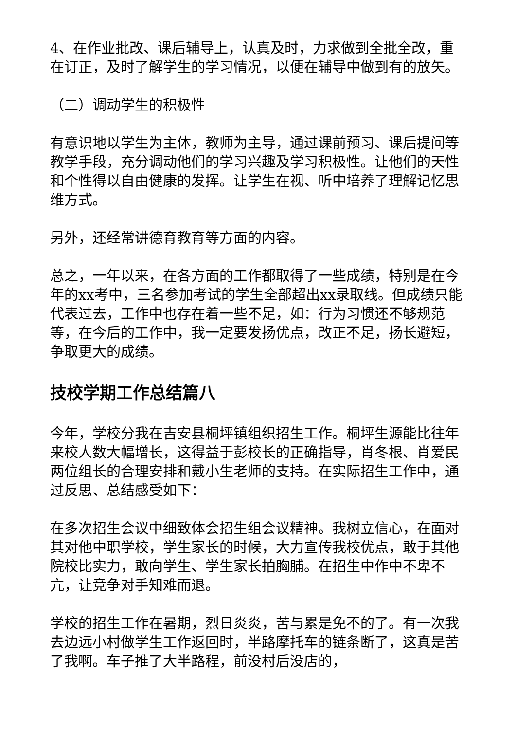4、在作业批改、课后辅导上，认真及时，力求做到全批全改，重在订正，及时了解学生的学习情况，以便在辅导中做到有的放矢。
（二）调动学生的积极性
有意识地以学生为主体，教师为主导，通过课前预习、课后提问等教学手段，充分调动他们的学习兴趣及学习积极性。让他们的天性和个性得以自由健康的发挥。让学生在视、听中培养了理解记忆思维方式。
另外，还经常讲德育教育等方面的内容。
总之，一年以来，在各方面的工作都取得了一些成绩，特别是在今年的xx考中，三名参加考试的学生全部超出xx录取线。但成绩只能代表过去，工作中也存在着一些不足，如：行为习惯还不够规范等，在今后的工作中，我一定要发扬优点，改正不足，扬长避短，争取更大的成绩。
技校学期工作总结篇八
今年，学校分我在吉安县桐坪镇组织招生工作。桐坪生源能比往年来校人数大幅增长，这得益于彭校长的正确指导，肖冬根、肖爱民两位组长的合理安排和戴小生老师的支持。在实际招生工作中，通过反思、总结感受如下：
在多次招生会议中细致体会招生组会议精神。我树立信心，在面对其对他中职学校，学生家长的时候，大力宣传我校优点，敢于其他院校比实力，敢向学生、学生家长拍胸脯。在招生中作中不卑不亢，让竞争对手知难而退。
学校的招生工作在暑期，烈日炎炎，苦与累是免不的了。有一次我去边远小村做学生工作返回时，半路摩托车的链条断了，这真是苦了我啊。车子推了大半路程，前没村后没店的，